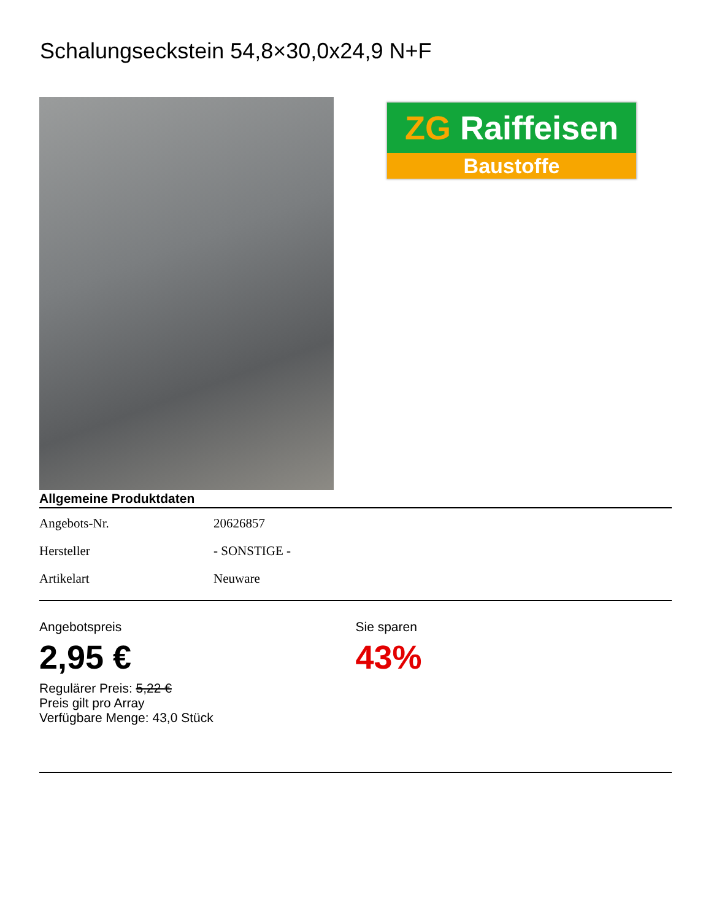Schalungseckstein 54,8×30,0x24,9 N+F
ZG Raiffeisen
Baustoffe
Allgemeine Produktdaten
| Angebots-Nr. | 20626857 |
| Hersteller | - SONSTIGE - |
| Artikelart | Neuware |
Angebotspreis
2,95 €
Regulärer Preis: 5,22 €
Preis gilt pro Array
Verfügbare Menge: 43,0 Stück
Sie sparen
43%